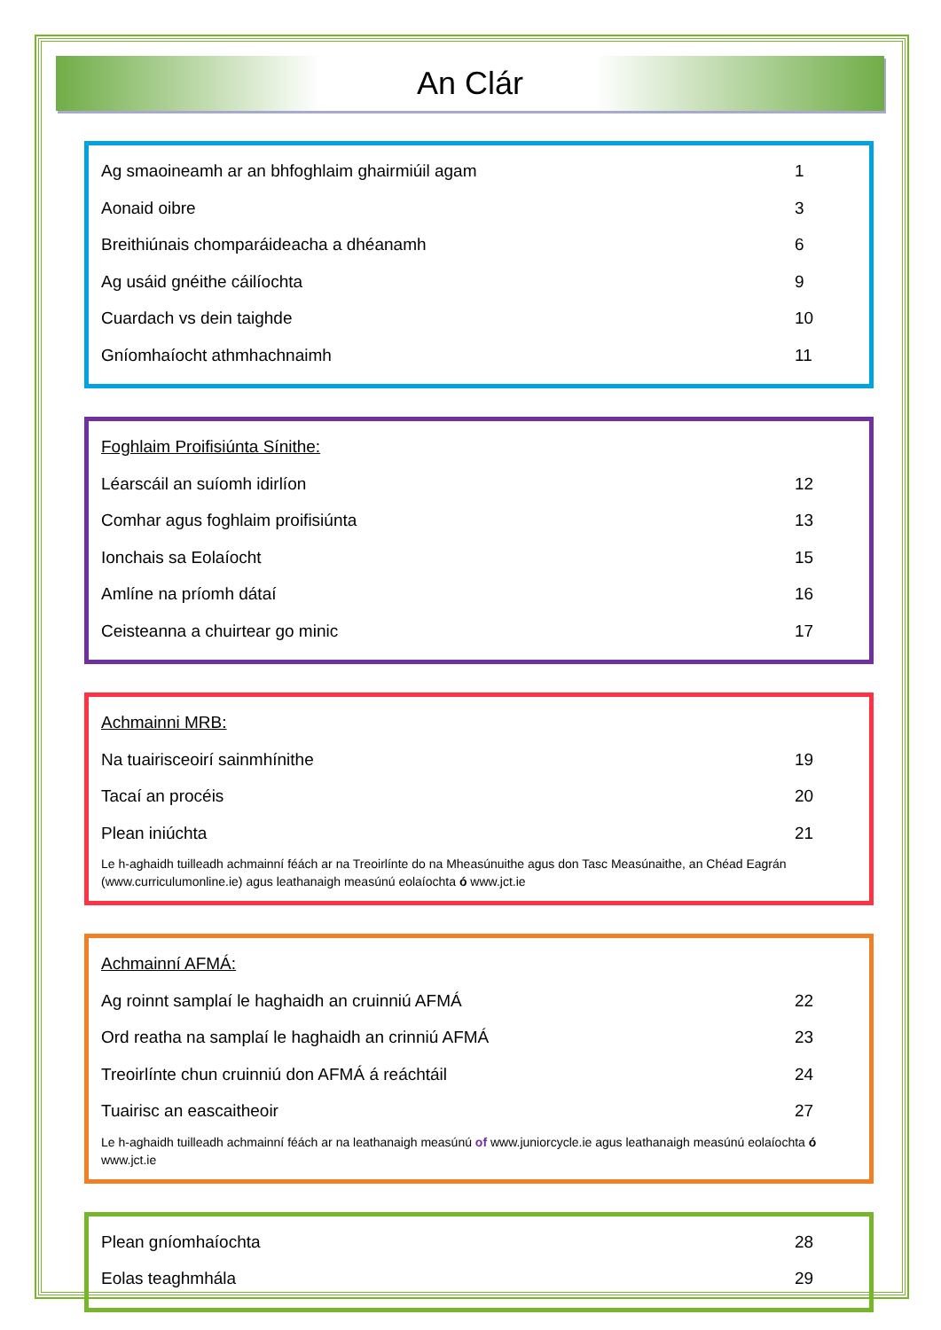An Clár
Ag smaoineamh ar an bhfoghlaim ghairmiúil agam 1
Aonaid oibre 3
Breithiúnais chomparáideacha a dhéanamh 6
Ag usáid gnéithe cáilíochta 9
Cuardach vs dein taighde 10
Gníomhaíocht athmhachnaimh 11
Foghlaim Proifisiúnta Sínithe:
Léarscáil an suíomh idirlíon 12
Comhar agus foghlaim proifisiúnta 13
Ionchais sa Eolaíocht 15
Amlíne na príomh dátaí 16
Ceisteanna a chuirtear go minic 17
Achmainni MRB:
Na tuairisceoirí sainmhínithe 19
Tacaí an procéis 20
Plean iniúchta 21
Le h-aghaidh tuilleadh achmainní féách ar na Treoirlínte do na Mheasúnuithe agus don Tasc Measúnaithe, an Chéad Eagrán (www.curriculumonline.ie) agus leathanaigh measúnú eolaíochta ó www.jct.ie
Achmainní AFMÁ:
Ag roinnt samplaí le haghaidh an cruinniú AFMÁ 22
Ord reatha na samplaí le haghaidh an crinniú AFMÁ 23
Treoirlínte chun cruinniú don AFMÁ á reáchtáil 24
Tuairisc an eascaitheoir 27
Le h-aghaidh tuilleadh achmainní féách ar na leathanaigh measúnú of www.juniorcycle.ie agus leathanaigh measúnú eolaíochta ó www.jct.ie
Plean gníomhaíochta 28
Eolas teaghmhála 29